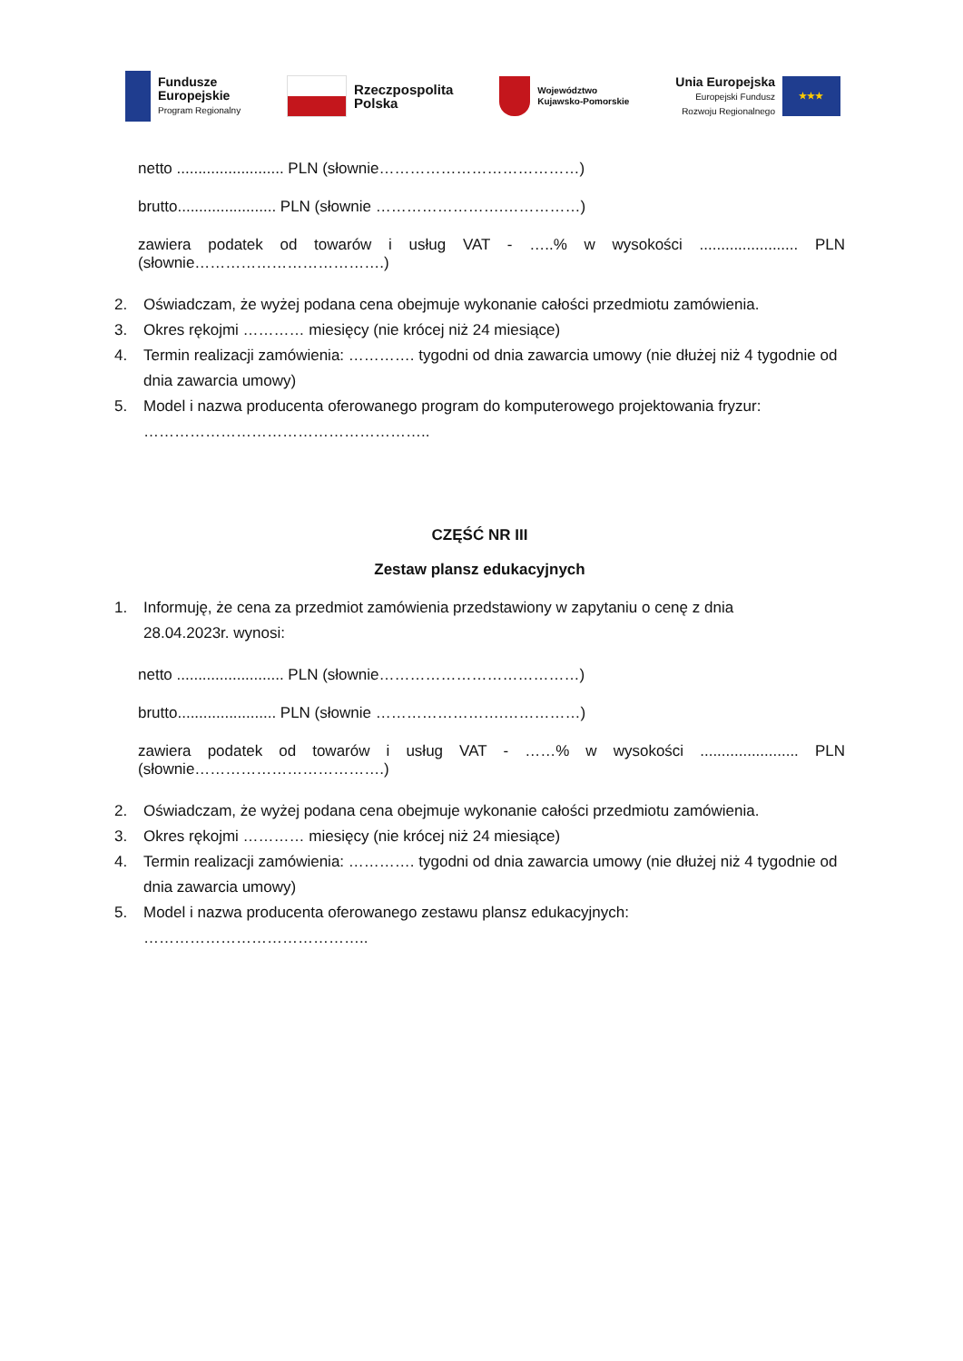Fundusze
Europejskie
Program Regionalny
Rzeczpospolita
Polska
Województwo
Kujawsko-Pomorskie
Unia Europejska
Europejski Fundusz
Rozwoju Regionalnego
★★★
netto ......................... PLN (słownie…………………………………)
brutto....................... PLN (słownie …………………….……………)
zawiera podatek od towarów i usług VAT - …..% w wysokości ....................... PLN
(słownie……………………………….)
2. Oświadczam, że wyżej podana cena obejmuje wykonanie całości przedmiotu zamówienia.
3. Okres rękojmi ………… miesięcy (nie krócej niż 24 miesiące)
4. Termin realizacji zamówienia: …………. tygodni od dnia zawarcia umowy (nie dłużej niż 4 tygodnie od dnia zawarcia umowy)
5. Model i nazwa producenta oferowanego program do komputerowego projektowania fryzur: ………………………………………………..
CZĘŚĆ NR III
Zestaw plansz edukacyjnych
1. Informuję, że cena za przedmiot zamówienia przedstawiony w zapytaniu o cenę z dnia
28.04.2023r. wynosi:
netto ......................... PLN (słownie…………………………………)
brutto....................... PLN (słownie …………………….……………)
zawiera podatek od towarów i usług VAT - ……% w wysokości ....................... PLN
(słownie……………………………….)
2. Oświadczam, że wyżej podana cena obejmuje wykonanie całości przedmiotu zamówienia.
3. Okres rękojmi ………… miesięcy (nie krócej niż 24 miesiące)
4. Termin realizacji zamówienia: …………. tygodni od dnia zawarcia umowy (nie dłużej niż 4 tygodnie od dnia zawarcia umowy)
5. Model i nazwa producenta oferowanego zestawu plansz edukacyjnych: ……………………………………..